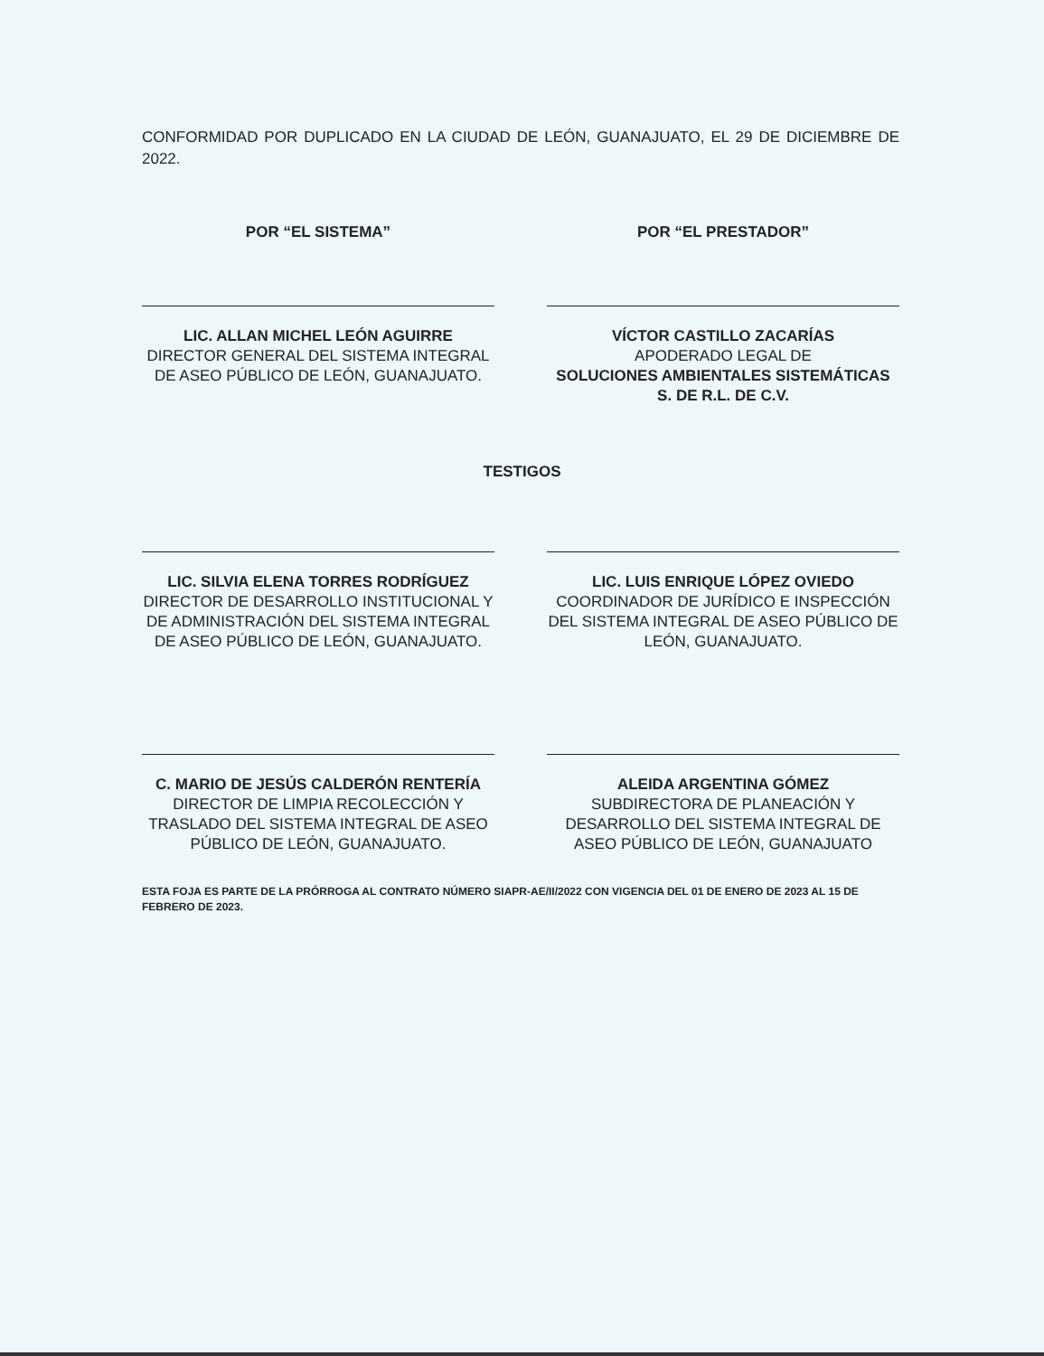CONFORMIDAD POR DUPLICADO EN LA CIUDAD DE LEÓN, GUANAJUATO, EL 29 DE DICIEMBRE DE 2022.
POR “EL SISTEMA”
LIC. ALLAN MICHEL LEÓN AGUIRRE
DIRECTOR GENERAL DEL SISTEMA INTEGRAL DE ASEO PÚBLICO DE LEÓN, GUANAJUATO.
POR “EL PRESTADOR”
VÍCTOR CASTILLO ZACARÍAS
APODERADO LEGAL DE
SOLUCIONES AMBIENTALES SISTEMÁTICAS S. DE R.L. DE C.V.
TESTIGOS
LIC. SILVIA ELENA TORRES RODRÍGUEZ
DIRECTOR DE DESARROLLO INSTITUCIONAL Y DE ADMINISTRACIÓN DEL SISTEMA INTEGRAL DE ASEO PÚBLICO DE LEÓN, GUANAJUATO.
LIC. LUIS ENRIQUE LÓPEZ OVIEDO
COORDINADOR DE JURÍDICO E INSPECCIÓN DEL SISTEMA INTEGRAL DE ASEO PÚBLICO DE LEÓN, GUANAJUATO.
C. MARIO DE JESÚS CALDERÓN RENTERÍA
DIRECTOR DE LIMPIA RECOLECCIÓN Y TRASLADO DEL SISTEMA INTEGRAL DE ASEO PÚBLICO DE LEÓN, GUANAJUATO.
ALEIDA ARGENTINA GÓMEZ
SUBDIRECTORA DE PLANEACIÓN Y DESARROLLO DEL SISTEMA INTEGRAL DE ASEO PÚBLICO DE LEÓN, GUANAJUATO
ESTA FOJA ES PARTE DE LA PRÓRROGA AL CONTRATO NÚMERO SIAPR-AE/II/2022 CON VIGENCIA DEL 01 DE ENERO DE 2023 AL 15 DE FEBRERO DE 2023.